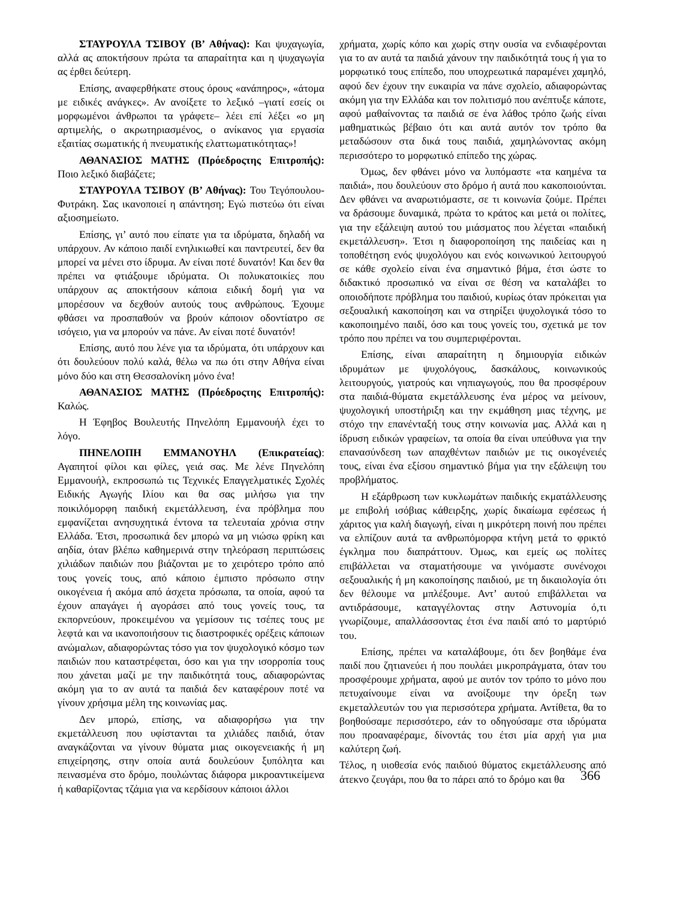ΣΤΑΥΡΟΥΛΑ ΤΣΙΒΟΥ (Β’ Αθήνας): Και ψυχαγωγία, αλλά ας αποκτήσουν πρώτα τα απαραίτητα και η ψυχαγωγία ας έρθει δεύτερη.
Επίσης, αναφερθήκατε στους όρους «ανάπηρος», «άτομα με ειδικές ανάγκες». Αν ανοίξετε το λεξικό –γιατί εσείς οι μορφωμένοι άνθρωποι τα γράφετε– λέει επί λέξει «ο μη αρτιμελής, ο ακρωτηριασμένος, ο ανίκανος για εργασία εξαιτίας σωματικής ή πνευματικής ελαττωματικότητας»!
ΑΘΑΝΑΣΙΟΣ ΜΑΤΗΣ (Πρόεδροςτης Επιτροπής): Ποιο λεξικό διαβάζετε;
ΣΤΑΥΡΟΥΛΑ ΤΣΙΒΟΥ (Β’ Αθήνας): Του Τεγόπουλου-Φυτράκη. Σας ικανοποιεί η απάντηση; Εγώ πιστεύω ότι είναι αξιοσημείωτο.
Επίσης, γι’ αυτό που είπατε για τα ιδρύματα, δηλαδή να υπάρχουν. Αν κάποιο παιδί ενηλικιωθεί και παντρευτεί, δεν θα μπορεί να μένει στο ίδρυμα. Αν είναι ποτέ δυνατόν! Και δεν θα πρέπει να φτιάξουμε ιδρύματα. Οι πολυκατοικίες που υπάρχουν ας αποκτήσουν κάποια ειδική δομή για να μπορέσουν να δεχθούν αυτούς τους ανθρώπους. Έχουμε φθάσει να προσπαθούν να βρούν κάποιον οδοντίατρο σε ισόγειο, για να μπορούν να πάνε. Αν είναι ποτέ δυνατόν!
Επίσης, αυτό που λένε για τα ιδρύματα, ότι υπάρχουν και ότι δουλεύουν πολύ καλά, θέλω να πω ότι στην Αθήνα είναι μόνο δύο και στη Θεσσαλονίκη μόνο ένα!
ΑΘΑΝΑΣΙΟΣ ΜΑΤΗΣ (Πρόεδροςτης Επιτροπής): Καλώς.
Η Έφηβος Βουλευτής Πηνελόπη Εμμανουήλ έχει το λόγο.
ΠΗΝΕΛΟΠΗ ΕΜΜΑΝΟΥΗΛ (Επικρατείας): Αγαπητοί φίλοι και φίλες, γειά σας. Με λένε Πηνελόπη Εμμανουήλ, εκπροσωπώ τις Τεχνικές Επαγγελματικές Σχολές Ειδικής Αγωγής Ιλίου και θα σας μιλήσω για την ποικιλόμορφη παιδική εκμετάλλευση, ένα πρόβλημα που εμφανίζεται ανησυχητικά έντονα τα τελευταία χρόνια στην Ελλάδα. Έτσι, προσωπικά δεν μπορώ να μη νιώσω φρίκη και αηδία, όταν βλέπω καθημερινά στην τηλεόραση περιπτώσεις χιλιάδων παιδιών που βιάζονται με το χειρότερο τρόπο από τους γονείς τους, από κάποιο έμπιστο πρόσωπο στην οικογένεια ή ακόμα από άσχετα πρόσωπα, τα οποία, αφού τα έχουν απαγάγει ή αγοράσει από τους γονείς τους, τα εκπορνεύουν, προκειμένου να γεμίσουν τις τσέπες τους με λεφτά και να ικανοποιήσουν τις διαστροφικές ορέξεις κάποιων ανώμαλων, αδιαφορώντας τόσο για τον ψυχολογικό κόσμο των παιδιών που καταστρέφεται, όσο και για την ισορροπία τους που χάνεται μαζί με την παιδικότητά τους, αδιαφορώντας ακόμη για το αν αυτά τα παιδιά δεν καταφέρουν ποτέ να γίνουν χρήσιμα μέλη της κοινωνίας μας.
Δεν μπορώ, επίσης, να αδιαφορήσω για την εκμετάλλευση που υφίστανται τα χιλιάδες παιδιά, όταν αναγκάζονται να γίνουν θύματα μιας οικογενειακής ή μη επιχείρησης, στην οποία αυτά δουλεύουν ξυπόλητα και πεινασμένα στο δρόμο, πουλώντας διάφορα μικροαντικείμενα ή καθαρίζοντας τζάμια για να κερδίσουν κάποιοι άλλοι
χρήματα, χωρίς κόπο και χωρίς στην ουσία να ενδιαφέρονται για το αν αυτά τα παιδιά χάνουν την παιδικότητά τους ή για το μορφωτικό τους επίπεδο, που υποχρεωτικά παραμένει χαμηλό, αφού δεν έχουν την ευκαιρία να πάνε σχολείο, αδιαφορώντας ακόμη για την Ελλάδα και τον πολιτισμό που ανέπτυξε κάποτε, αφού μαθαίνοντας τα παιδιά σε ένα λάθος τρόπο ζωής είναι μαθηματικώς βέβαιο ότι και αυτά αυτόν τον τρόπο θα μεταδώσουν στα δικά τους παιδιά, χαμηλώνοντας ακόμη περισσότερο το μορφωτικό επίπεδο της χώρας.
Όμως, δεν φθάνει μόνο να λυπόμαστε «τα καημένα τα παιδιά», που δουλεύουν στο δρόμο ή αυτά που κακοποιούνται. Δεν φθάνει να αναρωτιόμαστε, σε τι κοινωνία ζούμε. Πρέπει να δράσουμε δυναμικά, πρώτα το κράτος και μετά οι πολίτες, για την εξάλειψη αυτού του μιάσματος που λέγεται «παιδική εκμετάλλευση». Έτσι η διαφοροποίηση της παιδείας και η τοποθέτηση ενός ψυχολόγου και ενός κοινωνικού λειτουργού σε κάθε σχολείο είναι ένα σημαντικό βήμα, έτσι ώστε το διδακτικό προσωπικό να είναι σε θέση να καταλάβει το οποιοδήποτε πρόβλημα του παιδιού, κυρίως όταν πρόκειται για σεξουαλική κακοποίηση και να στηρίξει ψυχολογικά τόσο το κακοποιημένο παιδί, όσο και τους γονείς του, σχετικά με τον τρόπο που πρέπει να του συμπεριφέρονται.
Επίσης, είναι απαραίτητη η δημιουργία ειδικών ιδρυμάτων με ψυχολόγους, δασκάλους, κοινωνικούς λειτουργούς, γιατρούς και νηπιαγωγούς, που θα προσφέρουν στα παιδιά-θύματα εκμετάλλευσης ένα μέρος να μείνουν, ψυχολογική υποστήριξη και την εκμάθηση μιας τέχνης, με στόχο την επανένταξή τους στην κοινωνία μας. Αλλά και η ίδρυση ειδικών γραφείων, τα οποία θα είναι υπεύθυνα για την επανασύνδεση των απαχθέντων παιδιών με τις οικογένειές τους, είναι ένα εξίσου σημαντικό βήμα για την εξάλειψη του προβλήματος.
Η εξάρθρωση των κυκλωμάτων παιδικής εκματάλλευσης με επιβολή ισόβιας κάθειρξης, χωρίς δικαίωμα εφέσεως ή χάριτος για καλή διαγωγή, είναι η μικρότερη ποινή που πρέπει να ελπίζουν αυτά τα ανθρωπόμορφα κτήνη μετά το φρικτό έγκλημα που διαπράττουν. Όμως, και εμείς ως πολίτες επιβάλλεται να σταματήσουμε να γινόμαστε συνένοχοι σεξουαλικής ή μη κακοποίησης παιδιού, με τη δικαιολογία ότι δεν θέλουμε να μπλέξουμε. Αντ’ αυτού επιβάλλεται να αντιδράσουμε, καταγγέλοντας στην Αστυνομία ό,τι γνωρίζουμε, απαλλάσσοντας έτσι ένα παιδί από το μαρτύριό του.
Επίσης, πρέπει να καταλάβουμε, ότι δεν βοηθάμε ένα παιδί που ζητιανεύει ή που πουλάει μικροπράγματα, όταν του προσφέρουμε χρήματα, αφού με αυτόν τον τρόπο το μόνο που πετυχαίνουμε είναι να ανοίξουμε την όρεξη των εκμεταλλευτών του για περισσότερα χρήματα. Αντίθετα, θα το βοηθούσαμε περισσότερο, εάν το οδηγούσαμε στα ιδρύματα που προαναφέραμε, δίνοντάς του έτσι μία αρχή για μια καλύτερη ζωή.
Τέλος, η υιοθεσία ενός παιδιού θύματος εκμετάλλευσης από άτεκνο ζευγάρι, που θα το πάρει από το δρόμο και θα
366